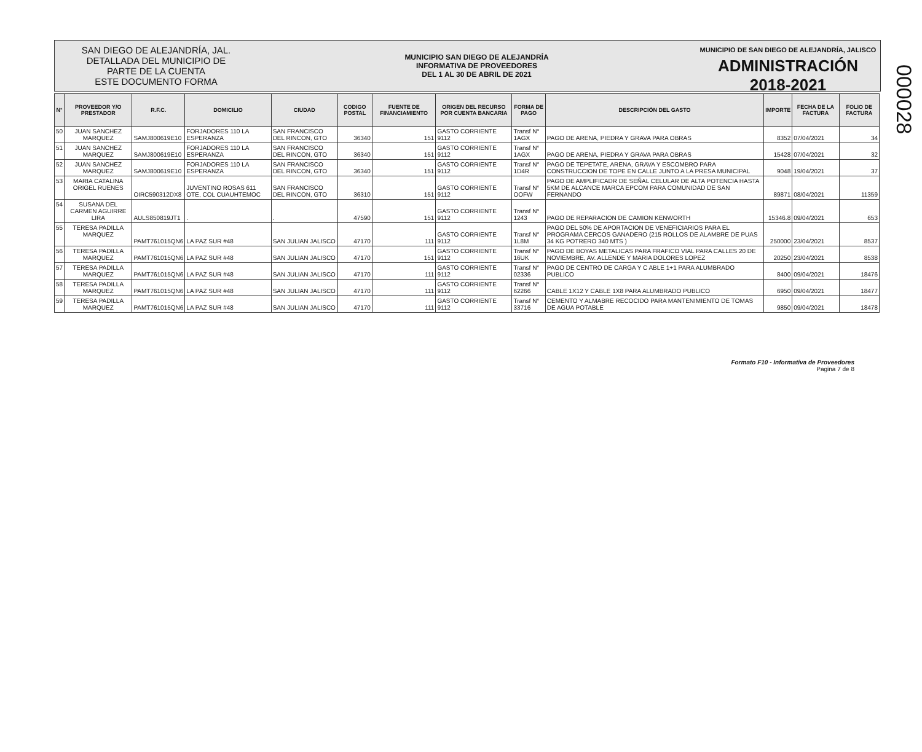000028
SAN DIEGO DE ALEJANDRÍA, JAL.
DETALLADA DEL MUNICIPIO DE
PARTE DE LA CUENTA
ESTE DOCUMENTO FORMA
MUNICIPIO SAN DIEGO DE ALEJANDRÍA
INFORMATIVA DE PROVEEDORES
DEL 1 AL 30 DE ABRIL DE 2021
MUNICIPIO DE SAN DIEGO DE ALEJANDRÍA, JALISCO
ADMINISTRACIÓN 2018-2021
| N° | PROVEEDOR Y/O PRESTADOR | R.F.C. | DOMICILIO | CIUDAD | CODIGO POSTAL | FUENTE DE FINANCIAMIENTO | ORIGEN DEL RECURSO POR CUENTA BANCARIA | FORMA DE PAGO | DESCRIPCIÓN DEL GASTO | IMPORTE | FECHA DE LA FACTURA | FOLIO DE FACTURA |
| --- | --- | --- | --- | --- | --- | --- | --- | --- | --- | --- | --- | --- |
| 50 | JUAN SANCHEZ MARQUEZ | SAMJ800619E10 | FORJADORES 110 LA ESPERANZA | SAN FRANCISCO DEL RINCON, GTO | 36340 | 151 | GASTO CORRIENTE 9112 | Transf N° 1AGX | PAGO DE ARENA, PIEDRA Y GRAVA PARA OBRAS | 8352 | 07/04/2021 | 34 |
| 51 | JUAN SANCHEZ MARQUEZ | SAMJ800619E10 | FORJADORES 110 LA ESPERANZA | SAN FRANCISCO DEL RINCON, GTO | 36340 | 151 | GASTO CORRIENTE 9112 | Transf N° 1AGX | PAGO DE ARENA, PIEDRA Y GRAVA PARA OBRAS | 15428 | 07/04/2021 | 32 |
| 52 | JUAN SANCHEZ MARQUEZ | SAMJ800619E10 | FORJADORES 110 LA ESPERANZA | SAN FRANCISCO DEL RINCON, GTO | 36340 | 151 | GASTO CORRIENTE 9112 | Transf N° 1D4R | PAGO DE TEPETATE, ARENA, GRAVA Y ESCOMBRO PARA CONSTRUCCION DE TOPE EN CALLE JUNTO A LA PRESA MUNICIPAL | 9048 | 19/04/2021 | 37 |
| 53 | MARIA CATALINA ORIGEL RUENES | OIRC590312DX8 | JUVENTINO ROSAS 611 OTE, COL CUAUHTEMOC | SAN FRANCISCO DEL RINCON, GTO | 36310 | 151 | GASTO CORRIENTE 9112 | Transf N° OOFW | PAGO DE AMPLIFICADR DE SEÑAL CELULAR DE ALTA POTENCIA HASTA 5KM DE ALCANCE MARCA EPCOM PARA COMUNIDAD DE SAN FERNANDO | 89871 | 08/04/2021 | 11359 |
| 54 | SUSANA DEL CARMEN AGUIRRE LIRA | AULS850819JT1 | . | . | 47590 | 151 | GASTO CORRIENTE 9112 | Transf N° 1243 | PAGO DE REPARACION DE CAMION KENWORTH | 15346.8 | 09/04/2021 | 653 |
| 55 | TERESA PADILLA MARQUEZ | PAMT761015QN6 | LA PAZ SUR #48 | SAN JULIAN JALISCO | 47170 | 111 | GASTO CORRIENTE 9112 | Transf N° 1L8M | PAGO DEL 50% DE APORTACION DE VENEFICIARIOS PARA EL PROGRAMA CERCOS GANADERO (215 ROLLOS DE ALAMBRE DE PUAS 34 KG POTRERO 340 MTS ) | 250000 | 23/04/2021 | 8537 |
| 56 | TERESA PADILLA MARQUEZ | PAMT761015QN6 | LA PAZ SUR #48 | SAN JULIAN JALISCO | 47170 | 151 | GASTO CORRIENTE 9112 | Transf N° 16UK | PAGO DE BOYAS METALICAS PARA FRAFICO VIAL PARA CALLES 20 DE NOVIEMBRE, AV. ALLENDE Y MARIA DOLORES LOPEZ | 20250 | 23/04/2021 | 8538 |
| 57 | TERESA PADILLA MARQUEZ | PAMT761015QN6 | LA PAZ SUR #48 | SAN JULIAN JALISCO | 47170 | 111 | GASTO CORRIENTE 9112 | Transf N° 02336 | PAGO DE CENTRO DE CARGA Y C ABLE 1+1 PARA ALUMBRADO PUBLICO | 8400 | 09/04/2021 | 18476 |
| 58 | TERESA PADILLA MARQUEZ | PAMT761015QN6 | LA PAZ SUR #48 | SAN JULIAN JALISCO | 47170 | 111 | GASTO CORRIENTE 9112 | Transf N° 62266 | CABLE 1X12 Y CABLE 1X8 PARA ALUMBRADO PUBLICO | 6950 | 09/04/2021 | 18477 |
| 59 | TERESA PADILLA MARQUEZ | PAMT761015QN6 | LA PAZ SUR #48 | SAN JULIAN JALISCO | 47170 | 111 | GASTO CORRIENTE 9112 | Transf N° 33716 | CEMENTO Y ALMABRE RECOCIDO PARA MANTENIMIENTO DE TOMAS DE AGUA POTABLE | 9850 | 09/04/2021 | 18478 |
Formato F10 - Informativa de Proveedores
Pagina 7 de 8